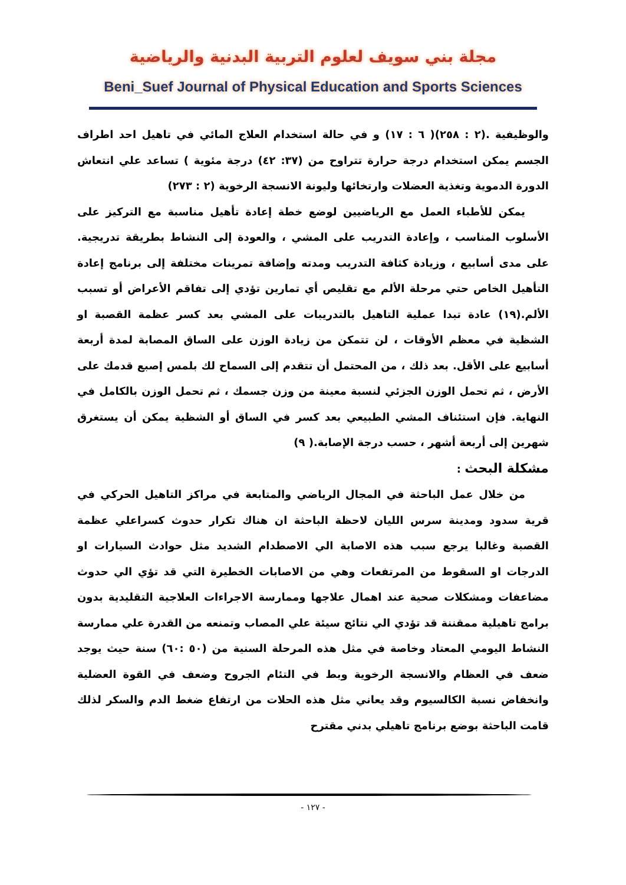مجلة بني سويف لعلوم التربية البدنية والرياضية
Beni_Suef Journal of Physical Education and Sports Sciences
والوظيفية .(٢ : ٢٥٨)( ٦ : ١٧) و في حالة استخدام العلاج المائي في تاهيل احد اطراف الجسم يمكن استخدام درجة حرارة تتراوح من (٣٧: ٤٢) درجة مئوية ) تساعد علي انتعاش الدورة الدموية وتغذية العضلات وارتخائها وليونة الانسجة الرخوية (٢ : ٢٧٣)
يمكن للأطباء العمل مع الرياضيين لوضع خطة إعادة تأهيل مناسبة مع التركيز على الأسلوب المناسب ، وإعادة التدريب على المشي ، والعودة إلى النشاط بطريقة تدريجية. على مدى أسابيع ، وزيادة كثافة التدريب ومدته وإضافة تمرينات مختلفة إلى برنامج إعادة التأهيل الخاص حتي مرحلة الألم مع تقليص أي تمارين تؤدي إلى تفاقم الأعراض أو تسبب الألم.(١٩) عادة تبدا عملية التاهيل بالتدريبات على المشي بعد كسر عظمة القصبة او الشظية في معظم الأوقات ، لن تتمكن من زيادة الوزن على الساق المصابة لمدة أربعة أسابيع على الأقل. بعد ذلك ، من المحتمل أن تتقدم إلى السماح لك بلمس إصبع قدمك على الأرض ، ثم تحمل الوزن الجزئي لنسبة معينة من وزن جسمك ، ثم تحمل الوزن بالكامل في النهاية. فإن استئناف المشي الطبيعي بعد كسر في الساق أو الشظية يمكن أن يستغرق شهرين إلى أربعة أشهر ، حسب درجة الإصابة.( ٩)
مشكلة البحث :
من خلال عمل الباحثة في المجال الرياضي والمتابعة في مراكز التاهيل الحركي في قرية سدود ومدينة سرس الليان لاحظة الباحثة ان هناك تكرار حدوث كسراعلي عظمة القصبة وغالبا يرجع سبب هذه الاصابة الي الاصطدام الشديد مثل حوادث السيارات او الدرجات او السقوط من المرتفعات وهي من الاصابات الخطيرة التي قد تؤي الي حدوث مضاعفات ومشكلات صحية عند اهمال علاجها وممارسة الاجراءات العلاجية التقليدية بدون برامج تاهيلية ممقننة قد تؤدي الي نتائج سيئة علي المصاب وتمنعه من القدرة علي ممارسة النشاط اليومي المعتاد وخاصة في مثل هذه المرحلة السنية من (٥٠ :٦٠) سنة حيث يوجد ضعف في العظام والانسجة الرخوية وبط في التئام الجروح وضعف في القوة العضلية وانخفاض نسبة الكالسيوم وقد يعاني مثل هذه الحلات من ارتفاع ضغط الدم والسكر لذلك قامت الباحثة بوضع برنامج تاهيلي بدني مقترح
- ١٢٧ -